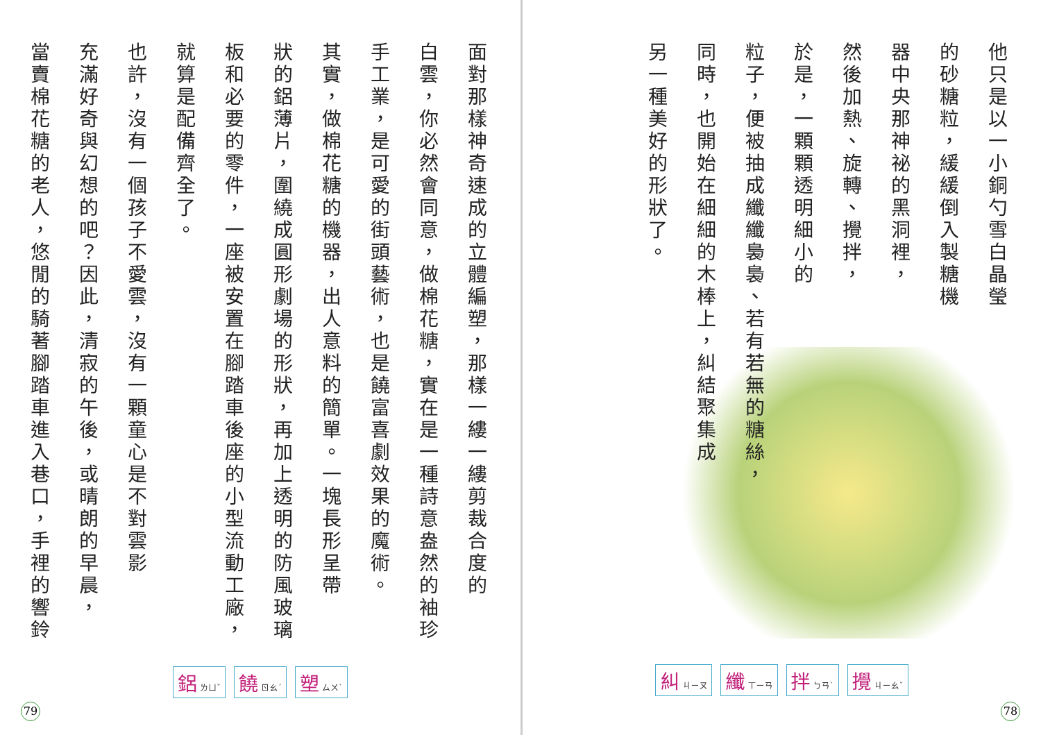他只是以一小銅勺雪白晶瑩
的砂糖粒，緩緩倒入製糖機
器中央那神祕的黑洞裡，
然後加熱、旋轉、攪拌，
於是，一顆顆透明細小的
粒子，便被抽成纖纖裊裊、若有若無的糖絲，
同時，也開始在細細的木棒上，糾結聚集成
另一種美好的形狀了。
攪 ㄐㄧㄠˇ
拌 ㄅㄢˋ
纖 ㄒㄧㄢ
糾 ㄐㄧㄡ
78
面對那樣神奇速成的立體編塑，那樣一縷一縷剪裁合度的
白雲，你必然會同意，做棉花糖，實在是一種詩意盎然的袖珍
手工業，是可愛的街頭藝術，也是饒富喜劇效果的魔術。
其實，做棉花糖的機器，出人意料的簡單。一塊長形呈帶
狀的鋁薄片，圍繞成圓形劇場的形狀，再加上透明的防風玻璃
板和必要的零件，一座被安置在腳踏車後座的小型流動工廠，
就算是配備齊全了。
也許，沒有一個孩子不愛雲，沒有一顆童心是不對雲影
充滿好奇與幻想的吧？因此，清寂的午後，或晴朗的早晨，
當賣棉花糖的老人，悠閒的騎著腳踏車進入巷口，手裡的響鈴
塑 ㄙㄨˋ
饒 ㄖㄠˊ
鋁 ㄌㄩˇ
79